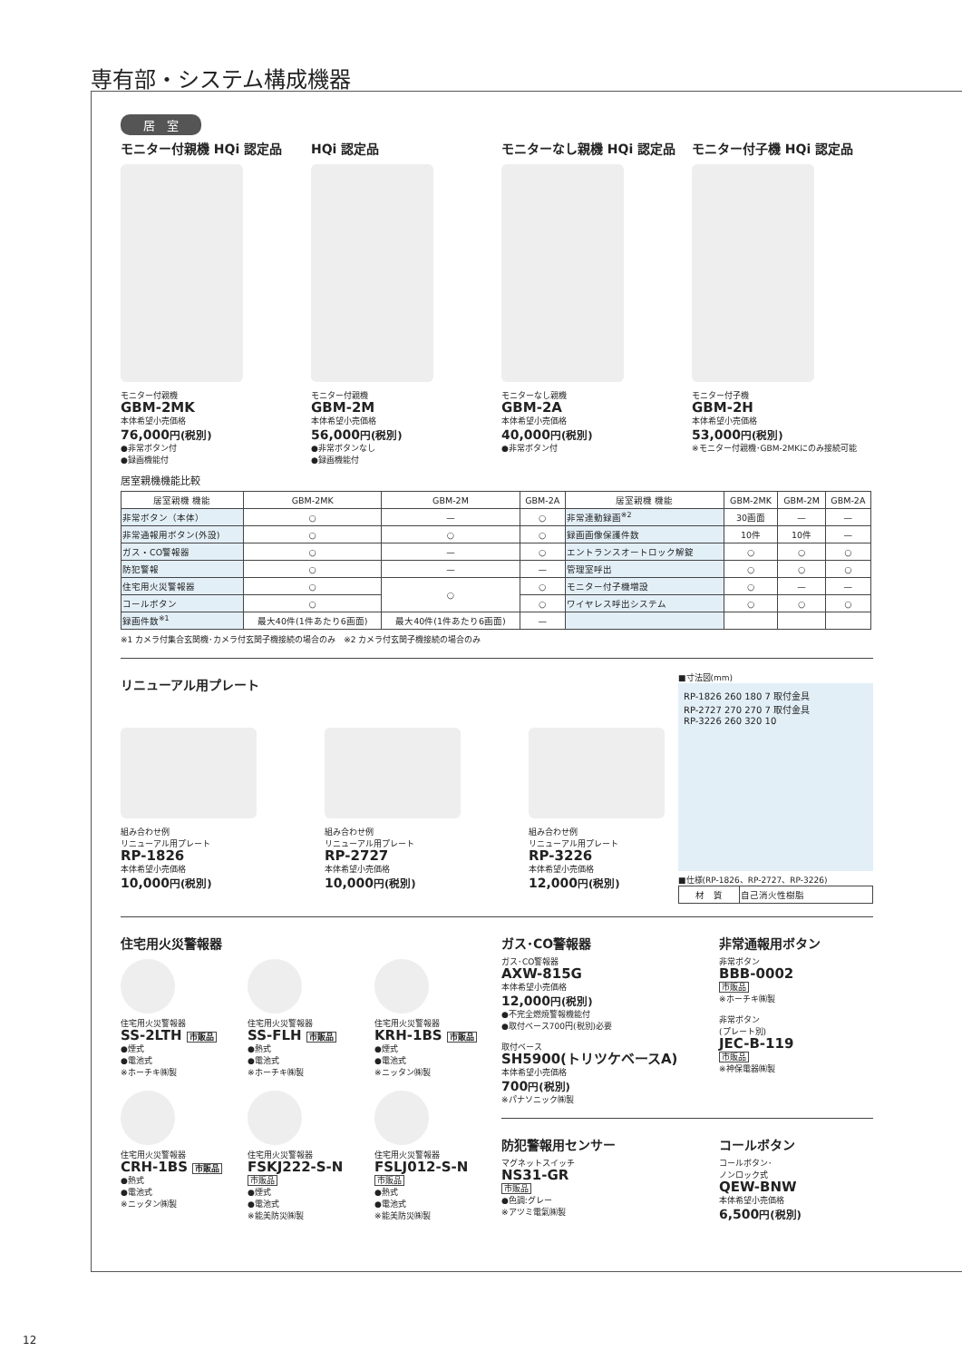専有部・システム構成機器
居　室
モニター付親機 HQi 認定品
モニター付親機
GBM-2MK
本体希望小売価格
76,000円(税別)
●非常ボタン付
●録画機能付
HQi 認定品
モニター付親機
GBM-2M
本体希望小売価格
56,000円(税別)
●非常ボタンなし
●録画機能付
モニターなし親機 HQi 認定品
モニターなし親機
GBM-2A
本体希望小売価格
40,000円(税別)
●非常ボタン付
モニター付子機 HQi 認定品
モニター付子機
GBM-2H
本体希望小売価格
53,000円(税別)
※モニター付親機･GBM-2MKにのみ接続可能
居室親機機能比較
| 居室親機 機能 | GBM-2MK | GBM-2M | GBM-2A | 居室親機 機能 | GBM-2MK | GBM-2M | GBM-2A |
| --- | --- | --- | --- | --- | --- | --- | --- |
| 非常ボタン（本体） | ○ | — | ○ | 非常連動録画<sup>※2</sup> | 30画面 | — | — |
| 非常通報用ボタン(外設) | ○ | ○ | ○ | 録画画像保護件数 | 10件 | 10件 | — |
| ガス・CO警報器 | ○ | — | ○ | エントランスオートロック解錠 | ○ | ○ | ○ |
| 防犯警報 | ○ | — | — | 管理室呼出 | ○ | ○ | ○ |
| 住宅用火災警報器 | ○ | ○ | ○ | モニター付子機増設 | ○ | — | — |
| コールボタン | ○ | | ○ | ワイヤレス呼出システム | ○ | ○ | ○ |
| 録画件数<sup>※1</sup> | 最大40件(1件あたり6画面) | 最大40件(1件あたり6画面) | — | | | | |
※1 カメラ付集合玄関機･カメラ付玄関子機接続の場合のみ　※2 カメラ付玄関子機接続の場合のみ
リニューアル用プレート
組み合わせ例
リニューアル用プレート
RP-1826
本体希望小売価格
10,000円(税別)
組み合わせ例
リニューアル用プレート
RP-2727
本体希望小売価格
10,000円(税別)
組み合わせ例
リニューアル用プレート
RP-3226
本体希望小売価格
12,000円(税別)
■寸法図(mm)
RP-1826 260 180 7 取付金具
RP-2727 270 270 7 取付金具
RP-3226 260 320 10
■仕様(RP-1826、RP-2727、RP-3226)
| 材 質 | 自己消火性樹脂 |
住宅用火災警報器
住宅用火災警報器
SS-2LTH 市販品
●煙式
●電池式
※ホーチキ㈱製
住宅用火災警報器
SS-FLH 市販品
●熱式
●電池式
※ホーチキ㈱製
住宅用火災警報器
KRH-1BS 市販品
●煙式
●電池式
※ニッタン㈱製
住宅用火災警報器
CRH-1BS 市販品
●熱式
●電池式
※ニッタン㈱製
住宅用火災警報器
FSKJ222-S-N
市販品
●煙式
●電池式
※能美防災㈱製
住宅用火災警報器
FSLJ012-S-N
市販品
●熱式
●電池式
※能美防災㈱製
ガス･CO警報器
ガス･CO警報器
AXW-815G
本体希望小売価格
12,000円(税別)
●不完全燃焼警報機能付
●取付ベース700円(税別)必要
取付ベース
SH5900(トリツケベースA)
本体希望小売価格
700円(税別)
※パナソニック㈱製
非常通報用ボタン
非常ボタン
BBB-0002
市販品
※ホーチキ㈱製
非常ボタン
(プレート別)
JEC-B-119
市販品
※神保電器㈱製
防犯警報用センサー
マグネットスイッチ
NS31-GR
市販品
●色調:グレー
※アツミ電氣㈱製
コールボタン
コールボタン･
ノンロック式
QEW-BNW
本体希望小売価格
6,500円(税別)
12